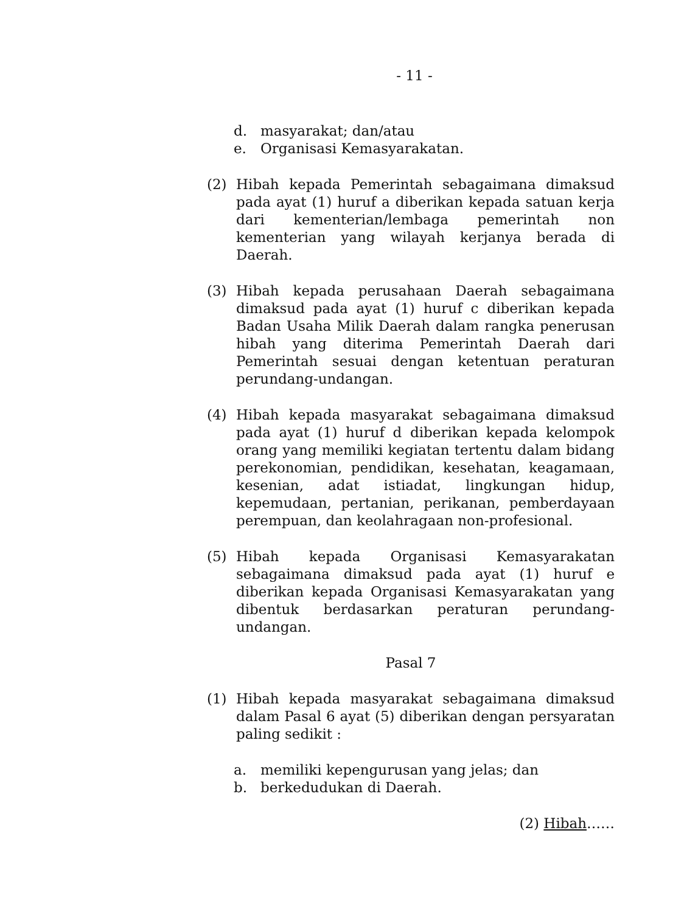- 11 -
d. masyarakat; dan/atau
e. Organisasi Kemasyarakatan.
(2) Hibah kepada Pemerintah sebagaimana dimaksud pada ayat (1) huruf a diberikan kepada satuan kerja dari kementerian/lembaga pemerintah non kementerian yang wilayah kerjanya berada di Daerah.
(3) Hibah kepada perusahaan Daerah sebagaimana dimaksud pada ayat (1) huruf c diberikan kepada Badan Usaha Milik Daerah dalam rangka penerusan hibah yang diterima Pemerintah Daerah dari Pemerintah sesuai dengan ketentuan peraturan perundang-undangan.
(4) Hibah kepada masyarakat sebagaimana dimaksud pada ayat (1) huruf d diberikan kepada kelompok orang yang memiliki kegiatan tertentu dalam bidang perekonomian, pendidikan, kesehatan, keagamaan, kesenian, adat istiadat, lingkungan hidup, kepemudaan, pertanian, perikanan, pemberdayaan perempuan, dan keolahragaan non-profesional.
(5) Hibah kepada Organisasi Kemasyarakatan sebagaimana dimaksud pada ayat (1) huruf e diberikan kepada Organisasi Kemasyarakatan yang dibentuk berdasarkan peraturan perundang-undangan.
Pasal 7
(1) Hibah kepada masyarakat sebagaimana dimaksud dalam Pasal 6 ayat (5) diberikan dengan persyaratan paling sedikit :
a. memiliki kepengurusan yang jelas; dan
b. berkedudukan di Daerah.
(2) Hibah……